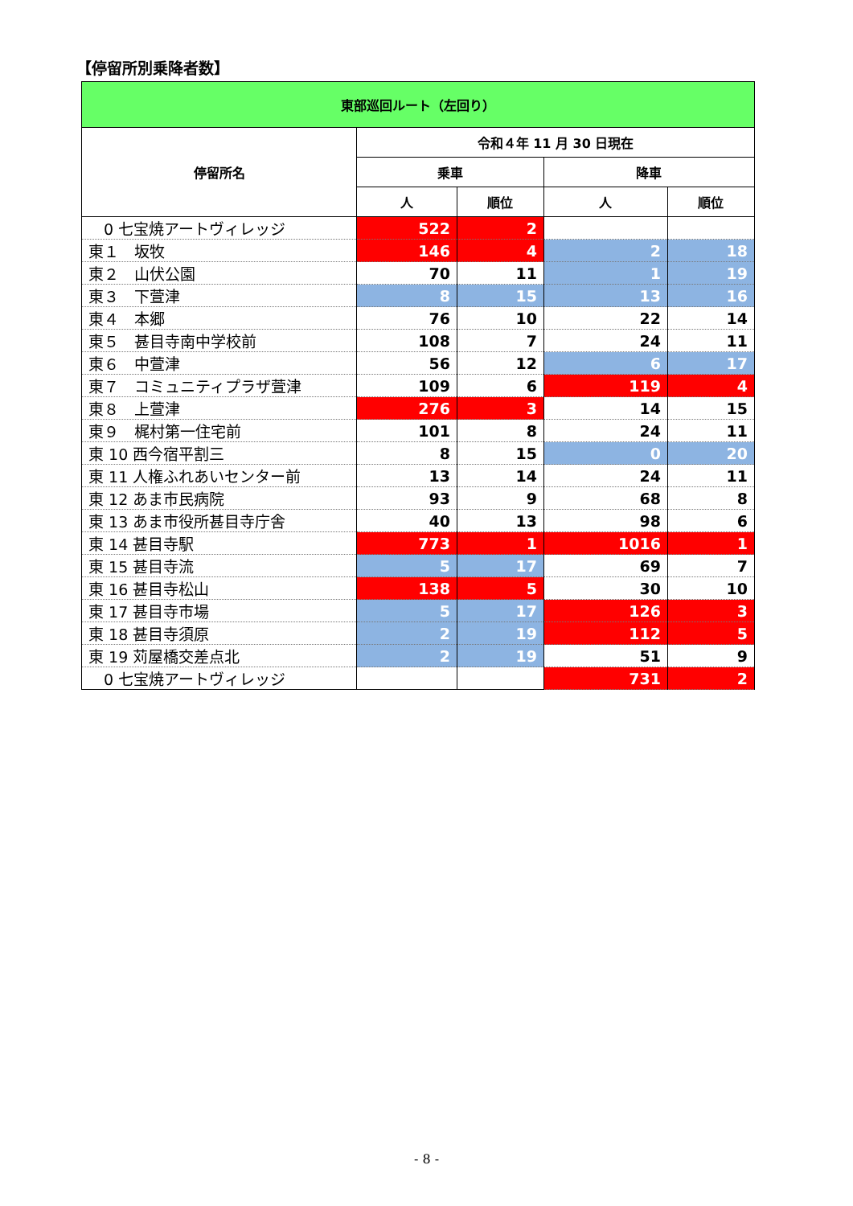【停留所別乗降者数】
| 東部巡回ルート（左回り） | | | | |
| --- | --- | --- | --- | --- |
| 停留所名 | 令和４年 11 月 30 日現在 | | | |
| | 乗車 | | 降車 | |
| | 人 | 順位 | 人 | 順位 |
| 0 七宝焼アートヴィレッジ | 522 | 2 | | |
| 東１ 坂牧 | 146 | 4 | 2 | 18 |
| 東２ 山伏公園 | 70 | 11 | 1 | 19 |
| 東３ 下萱津 | 8 | 15 | 13 | 16 |
| 東４ 本郷 | 76 | 10 | 22 | 14 |
| 東５ 甚目寺南中学校前 | 108 | 7 | 24 | 11 |
| 東６ 中萱津 | 56 | 12 | 6 | 17 |
| 東７ コミュニティプラザ萱津 | 109 | 6 | 119 | 4 |
| 東８ 上萱津 | 276 | 3 | 14 | 15 |
| 東９ 梶村第一住宅前 | 101 | 8 | 24 | 11 |
| 東 10 西今宿平割三 | 8 | 15 | 0 | 20 |
| 東 11 人権ふれあいセンター前 | 13 | 14 | 24 | 11 |
| 東 12 あま市民病院 | 93 | 9 | 68 | 8 |
| 東 13 あま市役所甚目寺庁舎 | 40 | 13 | 98 | 6 |
| 東 14 甚目寺駅 | 773 | 1 | 1016 | 1 |
| 東 15 甚目寺流 | 5 | 17 | 69 | 7 |
| 東 16 甚目寺松山 | 138 | 5 | 30 | 10 |
| 東 17 甚目寺市場 | 5 | 17 | 126 | 3 |
| 東 18 甚目寺須原 | 2 | 19 | 112 | 5 |
| 東 19 苅屋橋交差点北 | 2 | 19 | 51 | 9 |
| 0 七宝焼アートヴィレッジ | | | 731 | 2 |
- 8 -